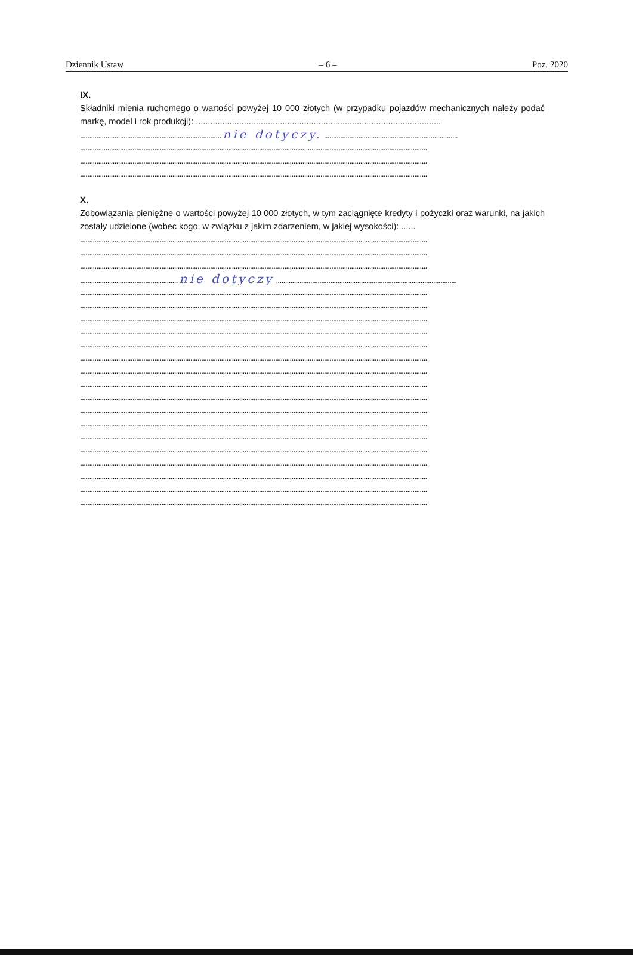Dziennik Ustaw – 6 – Poz. 2020
IX.
Składniki mienia ruchomego o wartości powyżej 10 000 złotych (w przypadku pojazdów mechanicznych należy podać markę, model i rok produkcji): ......................................................................................................
.............................................................................. nie dotyczy. ..........................................................................
................................................................................................................................................................................................
................................................................................................................................................................................................
................................................................................................................................................................................................
X.
Zobowiązania pieniężne o wartości powyżej 10 000 złotych, w tym zaciągnięte kredyty i pożyczki oraz warunki, na jakich zostały udzielone (wobec kogo, w związku z jakim zdarzeniem, w jakiej wysokości): ......
................................................................................................................................................................................................
................................................................................................................................................................................................
................................................................................................................................................................................................
...................................................... nie dotyczy ....................................................................................................
................................................................................................................................................................................................
................................................................................................................................................................................................
................................................................................................................................................................................................
................................................................................................................................................................................................
................................................................................................................................................................................................
................................................................................................................................................................................................
................................................................................................................................................................................................
................................................................................................................................................................................................
................................................................................................................................................................................................
................................................................................................................................................................................................
................................................................................................................................................................................................
................................................................................................................................................................................................
................................................................................................................................................................................................
................................................................................................................................................................................................
................................................................................................................................................................................................
................................................................................................................................................................................................
................................................................................................................................................................................................